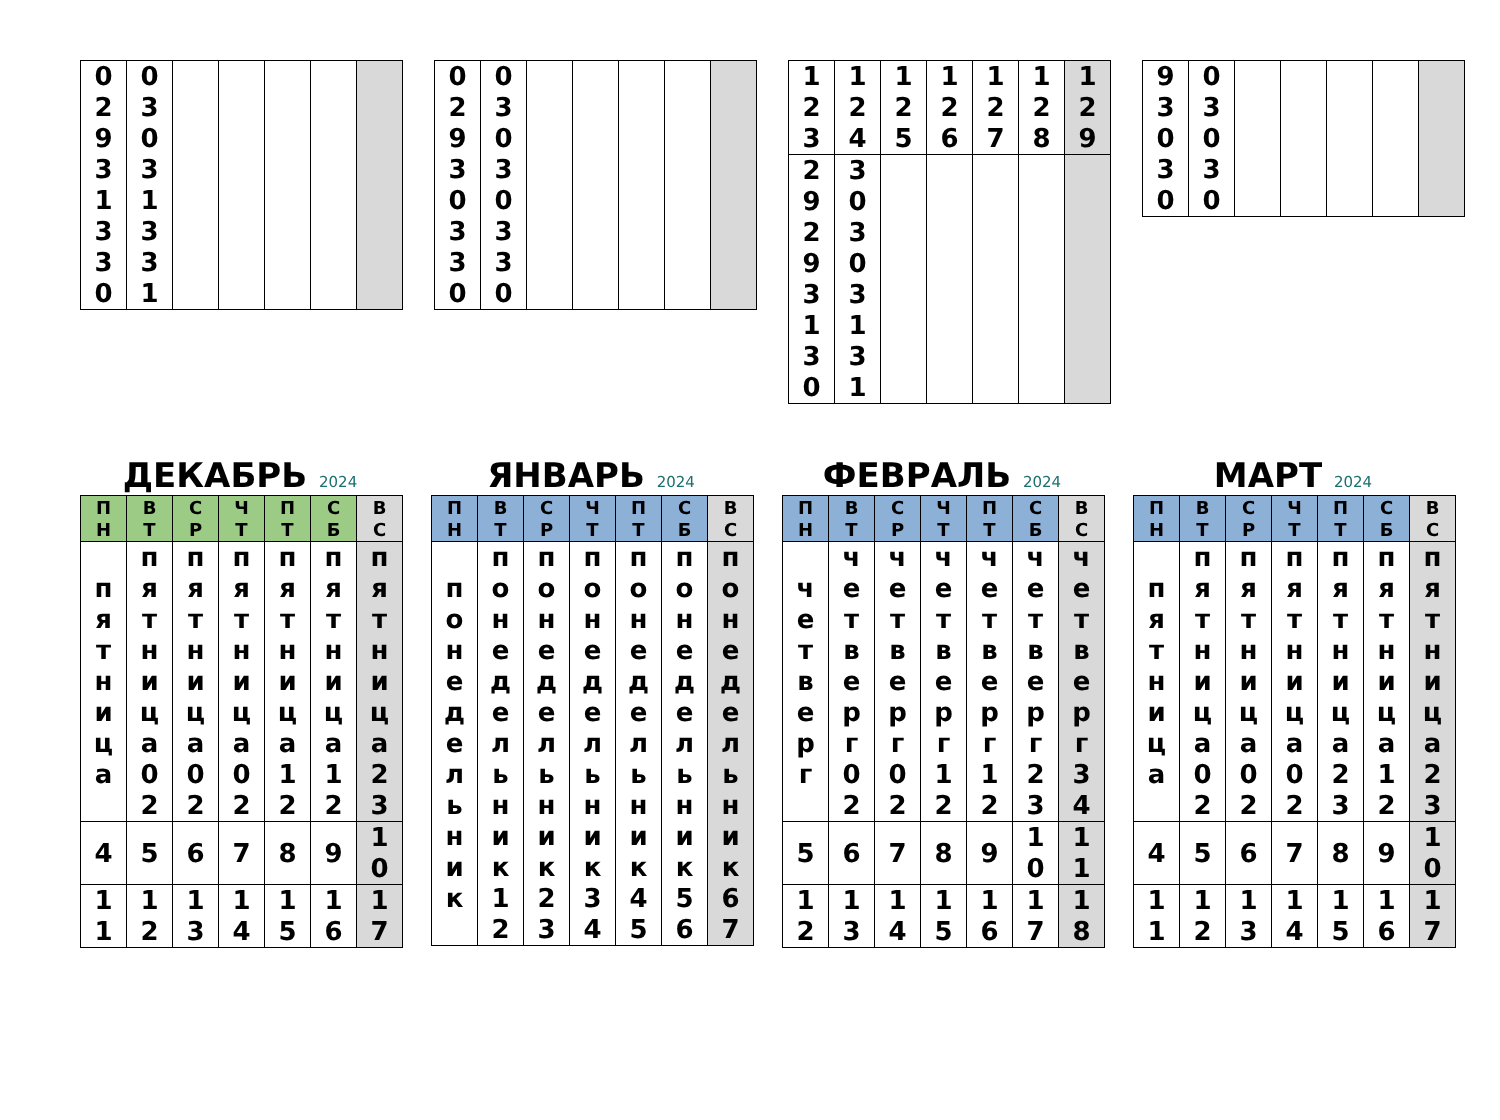| 02931330 | 03031331 | | | | | |
| 02930330 | 03030330 | | | | | |
| 123 | 124 | 125 | 126 | 127 | 128 | 129 |
| 29293130 | 30303131 | | | | | |
| 93030 | 03030 | | | | | |
ДЕКАБРЬ 2024
| ПН | ВТ | СР | ЧТ | ПТ | СБ | ВС |
| --- | --- | --- | --- | --- | --- | --- |
| пятница | пятница02 | пятница02 | пятница02 | пятница12 | пятница12 | пятница23 |
| 4 | 5 | 6 | 7 | 8 | 9 | 10 |
| 11 | 12 | 13 | 14 | 15 | 16 | 17 |
ЯНВАРЬ 2024
| ПН | ВТ | СР | ЧТ | ПТ | СБ | ВС |
| --- | --- | --- | --- | --- | --- | --- |
| понедельник | понедельник12 | понедельник23 | понедельник34 | понедельник45 | понедельник56 | понедельник67 |
ФЕВРАЛЬ 2024
| ПН | ВТ | СР | ЧТ | ПТ | СБ | ВС |
| --- | --- | --- | --- | --- | --- | --- |
| четверг | четверг02 | четверг02 | четверг12 | четверг12 | четверг23 | четверг34 |
| 5 | 6 | 7 | 8 | 9 | 10 | 11 |
| 12 | 13 | 14 | 15 | 16 | 17 | 18 |
МАРТ 2024
| ПН | ВТ | СР | ЧТ | ПТ | СБ | ВС |
| --- | --- | --- | --- | --- | --- | --- |
| пятница | пятница02 | пятница02 | пятница02 | пятница23 | пятница12 | пятница23 |
| 4 | 5 | 6 | 7 | 8 | 9 | 10 |
| 11 | 12 | 13 | 14 | 15 | 16 | 17 |